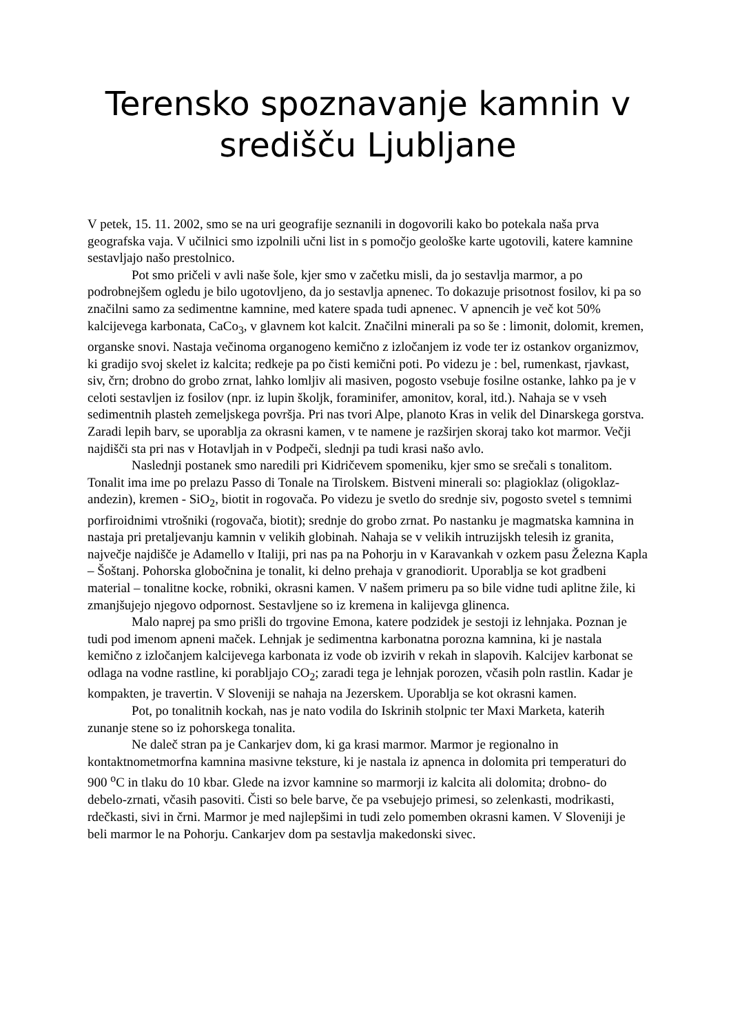Terensko spoznavanje kamnin v središču Ljubljane
V petek, 15. 11. 2002, smo se na uri geografije seznanili in dogovorili kako bo potekala naša prva geografska vaja. V učilnici smo izpolnili učni list in s pomočjo geološke karte ugotovili, katere kamnine sestavljajo našo prestolnico.
Pot smo pričeli v avli naše šole, kjer smo v začetku misli, da jo sestavlja marmor, a po podrobnejšem ogledu je bilo ugotovljeno, da jo sestavlja apnenec. To dokazuje prisotnost fosilov, ki pa so značilni samo za sedimentne kamnine, med katere spada tudi apnenec. V apnencih je več kot 50% kalcijevega karbonata, CaCo<sub>3</sub>, v glavnem kot kalcit. Značilni minerali pa so še : limonit, dolomit, kremen, organske snovi. Nastaja večinoma organogeno kemično z izločanjem iz vode ter iz ostankov organizmov, ki gradijo svoj skelet iz kalcita; redkeje pa po čisti kemični poti. Po videzu je : bel, rumenkast, rjavkast, siv, črn; drobno do grobo zrnat, lahko lomljiv ali masiven, pogosto vsebuje fosilne ostanke, lahko pa je v celoti sestavljen iz fosilov (npr. iz lupin školjk, foraminifer, amonitov, koral, itd.). Nahaja se v vseh sedimentnih plasteh zemeljskega površja. Pri nas tvori Alpe, planoto Kras in velik del Dinarskega gorstva. Zaradi lepih barv, se uporablja za okrasni kamen, v te namene je razširjen skoraj tako kot marmor. Večji najdišči sta pri nas v Hotavljah in v Podpeči, slednji pa tudi krasi našo avlo.
Naslednji postanek smo naredili pri Kidričevem spomeniku, kjer smo se srečali s tonalitom. Tonalit ima ime po prelazu Passo di Tonale na Tirolskem. Bistveni minerali so: plagioklaz (oligoklaz-andezin), kremen - SiO<sub>2</sub>, biotit in rogovača. Po videzu je svetlo do srednje siv, pogosto svetel s temnimi porfiroidnimi vtrošniki (rogovača, biotit); srednje do grobo zrnat. Po nastanku je magmatska kamnina in nastaja pri pretaljevanju kamnin v velikih globinah. Nahaja se v velikih intruzijskh telesih iz granita, največje najdišče je Adamello v Italiji, pri nas pa na Pohorju in v Karavankah v ozkem pasu Železna Kapla – Šoštanj. Pohorska globočnina je tonalit, ki delno prehaja v granodiorit. Uporablja se kot gradbeni material – tonalitne kocke, robniki, okrasni kamen. V našem primeru pa so bile vidne tudi aplitne žile, ki zmanjšujejo njegovo odpornost. Sestavljene so iz kremena in kalijevga glinenca.
Malo naprej pa smo prišli do trgovine Emona, katere podzidek je sestoji iz lehnjaka. Poznan je tudi pod imenom apneni maček. Lehnjak je sedimentna karbonatna porozna kamnina, ki je nastala kemično z izločanjem kalcijevega karbonata iz vode ob izvirih v rekah in slapovih. Kalcijev karbonat se odlaga na vodne rastline, ki porabljajo CO<sub>2</sub>; zaradi tega je lehnjak porozen, včasih poln rastlin. Kadar je kompakten, je travertin. V Sloveniji se nahaja na Jezerskem. Uporablja se kot okrasni kamen.
Pot, po tonalitnih kockah, nas je nato vodila do Iskrinih stolpnic ter Maxi Marketa, katerih zunanje stene so iz pohorskega tonalita.
Ne daleč stran pa je Cankarjev dom, ki ga krasi marmor. Marmor je regionalno in kontaktnometmorfna kamnina masivne teksture, ki je nastala iz apnenca in dolomita pri temperaturi do 900 <sup>o</sup>C in tlaku do 10 kbar. Glede na izvor kamnine so marmorji iz kalcita ali dolomita; drobno- do debelo-zrnati, včasih pasoviti. Čisti so bele barve, če pa vsebujejo primesi, so zelenkasti, modrikasti, rdečkasti, sivi in črni. Marmor je med najlepšimi in tudi zelo pomemben okrasni kamen. V Sloveniji je beli marmor le na Pohorju. Cankarjev dom pa sestavlja makedonski sivec.